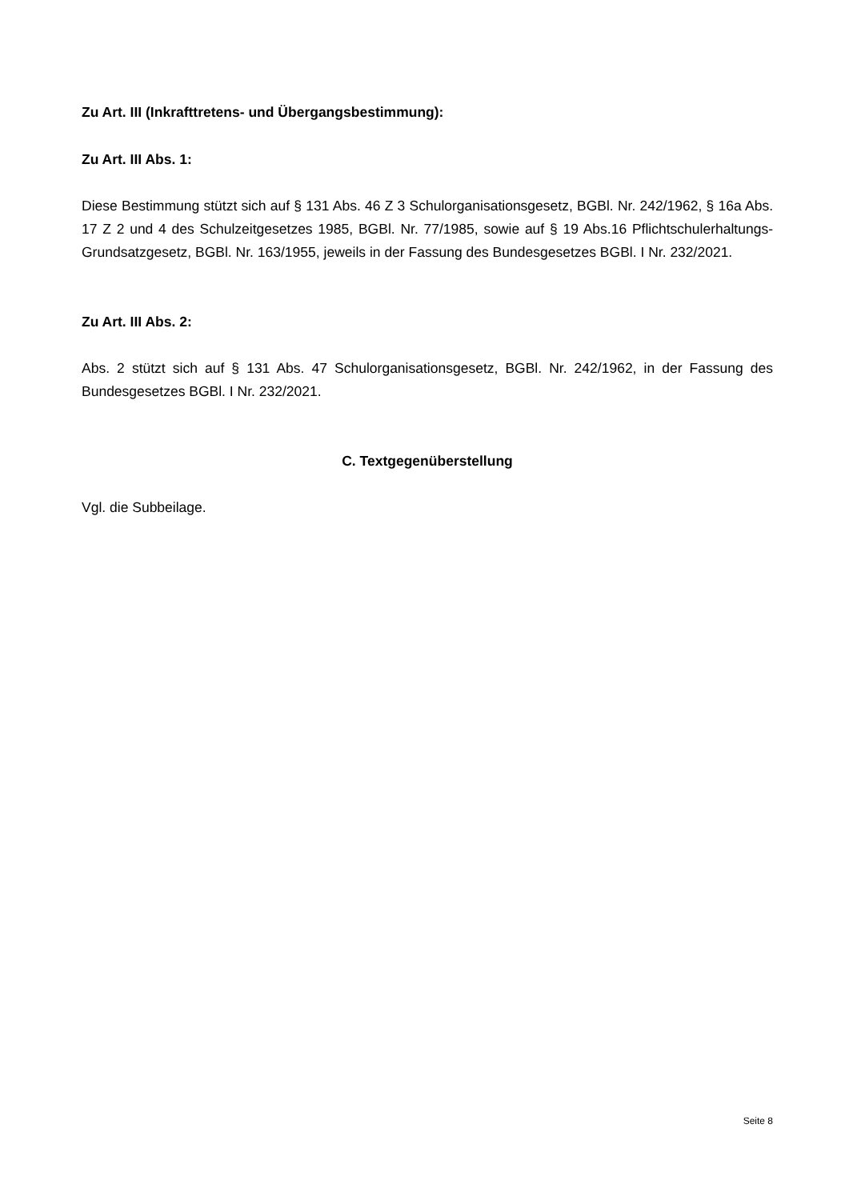Zu Art. III (Inkrafttretens- und Übergangsbestimmung):
Zu Art. III Abs. 1:
Diese Bestimmung stützt sich auf § 131 Abs. 46 Z 3 Schulorganisationsgesetz, BGBl. Nr. 242/1962, § 16a Abs. 17 Z 2 und 4 des Schulzeitgesetzes 1985, BGBl. Nr. 77/1985, sowie auf § 19 Abs.16 Pflichtschulerhaltungs-Grundsatzgesetz, BGBl. Nr. 163/1955, jeweils in der Fassung des Bundesgesetzes BGBl. I Nr. 232/2021.
Zu Art. III Abs. 2:
Abs. 2 stützt sich auf § 131 Abs. 47 Schulorganisationsgesetz, BGBl. Nr. 242/1962, in der Fassung des Bundesgesetzes BGBl. I Nr. 232/2021.
C. Textgegenüberstellung
Vgl. die Subbeilage.
Seite 8